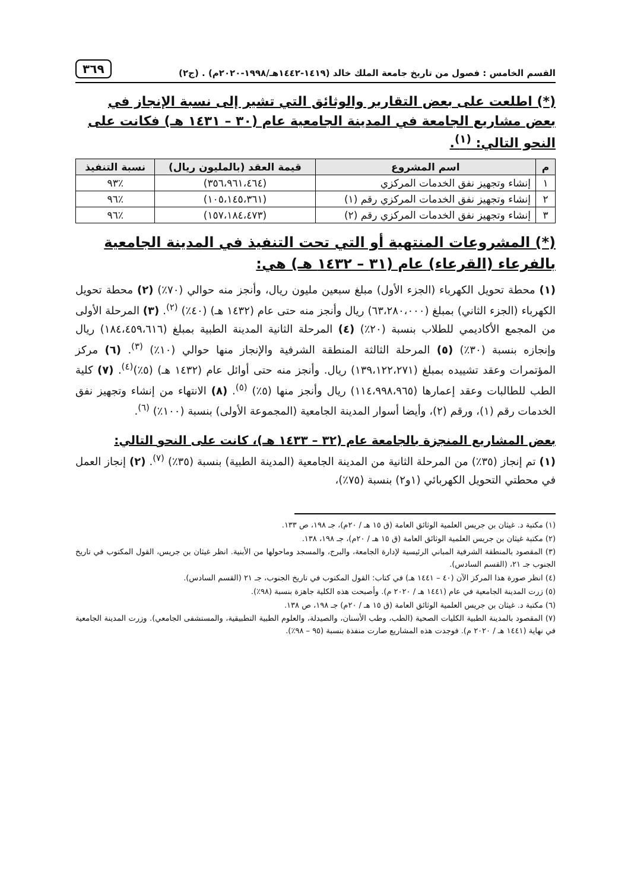القسم الخامس : فصول من تاريخ جامعة الملك خالد (١٤١٩-١٤٤٢هـ/١٩٩٨-٢٠٢٠م) . (ج٢) ٣٦٩
(*) اطلعت على بعض التقارير والوثائق التي تشير إلى نسبة الإنجاز في بعض مشاريع الجامعة في المدينة الجامعية عام (٣٠ – ١٤٣١ هـ) فكانت على النحو التالي: <sup>(١)</sup>.
| م | اسم المشروع | قيمة العقد (بالمليون ريال) | نسبة التنفيذ |
| --- | --- | --- | --- |
| ١ | إنشاء وتجهيز نفق الخدمات المركزي | (٣٥٦،٩٦١،٤٦٤) | ٪٩٣ |
| ٢ | إنشاء وتجهيز نفق الخدمات المركزي رقم (١) | (١٠٥،١٤٥،٣٦١) | ٪٩٦ |
| ٣ | إنشاء وتجهيز نفق الخدمات المركزي رقم (٢) | (١٥٧،١٨٤،٤٧٣) | ٪٩٦ |
(*) المشروعات المنتهية أو التي تحت التنفيذ في المدينة الجامعية بالفرعاء (القرعاء) عام (٣١ – ١٤٣٢ هـ) هي:
(١) محطة تحويل الكهرباء (الجزء الأول) مبلغ سبعين مليون ريال، وأنجز منه حوالي (٧٠٪) (٢) محطة تحويل الكهرباء (الجزء الثاني) بمبلغ (٦٣،٢٨٠،٠٠٠) ريال وأنجز منه حتى عام (١٤٣٢ هـ) (٤٠٪) <sup>(٢)</sup>. (٣) المرحلة الأولى من المجمع الأكاديمي للطلاب بنسبة (٢٠٪) (٤) المرحلة الثانية المدينة الطبية بمبلغ (١٨٤،٤٥٩،٦١٦) ريال وإنجازه بنسبة (٣٠٪) (٥) المرحلة الثالثة المنطقة الشرفية والإنجاز منها حوالي (١٠٪) <sup>(٣)</sup>. (٦) مركز المؤتمرات وعقد تشييده بمبلغ (١٣٩،١٢٢،٢٧١) ريال. وأنجز منه حتى أوائل عام (١٤٣٢ هـ) (٥٪)<sup>(٤)</sup>. (٧) كلية الطب للطالبات وعقد إعمارها (١١٤،٩٩٨،٩٦٥) ريال وأنجز منها (٥٪) <sup>(٥)</sup>. (٨) الانتهاء من إنشاء وتجهيز نفق الخدمات رقم (١)، ورقم (٢)، وأيضا أسوار المدينة الجامعية (المجموعة الأولى) بنسبة (١٠٠٪) <sup>(٦)</sup>.
بعض المشاريع المنجزة بالجامعة عام (٣٢ – ١٤٣٣ هـ)، كانت على النحو التالي:
(١) تم إنجاز (٣٥٪) من المرحلة الثانية من المدينة الجامعية (المدينة الطبية) بنسبة (٣٥٪) <sup>(٧)</sup>. (٢) إنجاز العمل في محطتي التحويل الكهربائي (١و٢) بنسبة (٧٥٪)،
(١) مكتبة د. غيثان بن جريس العلمية الوثائق العامة (ق ١٥ هـ / ٢٠م)، جـ ١٩٨، ص ١٣٣.
(٢) مكتبة غيثان بن جريس العلمية الوثائق العامة (ق ١٥ هـ / ٢٠م)، جـ ١٩٨، ١٣٨.
(٣) المقصود بالمنطقة الشرفية المباني الرئيسية لإدارة الجامعة، والبرج، والمسجد وماحولها من الأبنية. انظر غيثان بن جريس، القول المكتوب في تاريخ الجنوب جـ ٢١، (القسم السادس).
(٤) انظر صورة هذا المركز الآن (٤٠ – ١٤٤١ هـ) في كتاب: القول المكتوب في تاريخ الجنوب، جـ ٢١ (القسم السادس).
(٥) زرت المدينة الجامعية في عام (١٤٤١ هـ / ٢٠٢٠ م). وأصبحت هذه الكلية جاهزة بنسبة (٩٨٪).
(٦) مكتبة د. غيثان بن جريس العلمية الوثائق العامة (ق ١٥ هـ / ٢٠م) جـ ١٩٨، ص ١٣٨.
(٧) المقصود بالمدينة الطبية الكليات الصحية (الطب، وطب الأسنان، والصيدلة، والعلوم الطبية التطبيقية، والمستشفى الجامعي). وزرت المدينة الجامعية في نهاية (١٤٤١ هـ / ٢٠٢٠ م). فوجدت هذه المشاريع صارت منفذة بنسبة (٩٥ – ٩٨٪).